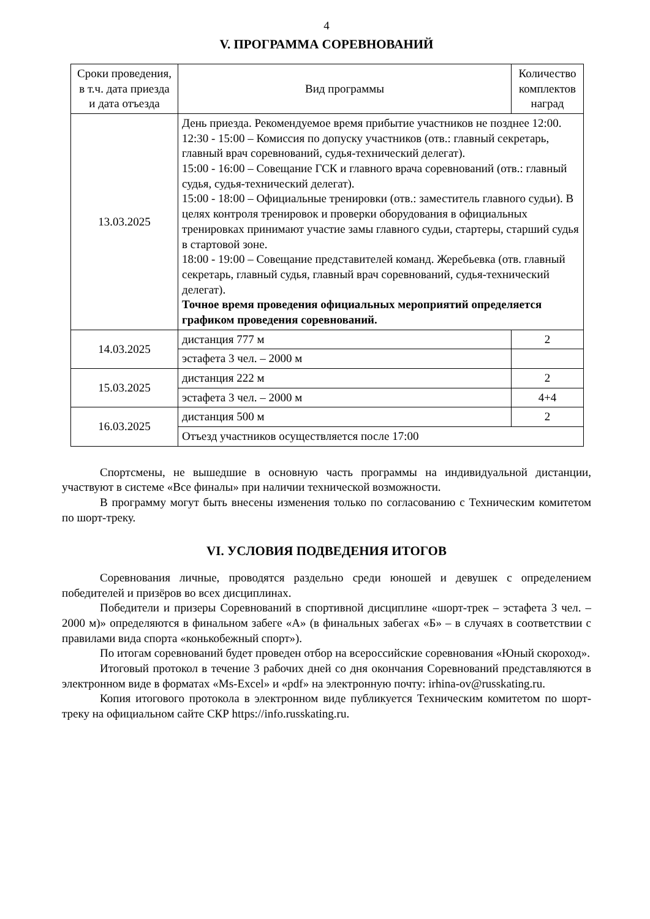4
V. ПРОГРАММА СОРЕВНОВАНИЙ
| Сроки проведения, в т.ч. дата приезда и дата отъезда | Вид программы | Количество комплектов наград |
| 13.03.2025 | День приезда. Рекомендуемое время прибытие участников не позднее 12:00. 12:30 - 15:00 – Комиссия по допуску участников (отв.: главный секретарь, главный врач соревнований, судья-технический делегат). 15:00 - 16:00 – Совещание ГСК и главного врача соревнований (отв.: главный судья, судья-технический делегат). 15:00 - 18:00 – Официальные тренировки (отв.: заместитель главного судьи). В целях контроля тренировок и проверки оборудования в официальных тренировках принимают участие замы главного судьи, стартеры, старший судья в стартовой зоне. 18:00 - 19:00 – Совещание представителей команд. Жеребьевка (отв. главный секретарь, главный судья, главный врач соревнований, судья-технический делегат). Точное время проведения официальных мероприятий определяется графиком проведения соревнований. | |
| 14.03.2025 | дистанция 777 м | 2 |
| | эстафета 3 чел. – 2000 м | |
| 15.03.2025 | дистанция 222 м | 2 |
| | эстафета 3 чел. – 2000 м | 4+4 |
| 16.03.2025 | дистанция 500 м | 2 |
| | Отъезд участников осуществляется после 17:00 | |
Спортсмены, не вышедшие в основную часть программы на индивидуальной дистанции, участвуют в системе «Все финалы» при наличии технической возможности.
В программу могут быть внесены изменения только по согласованию с Техническим комитетом по шорт-треку.
VI. УСЛОВИЯ ПОДВЕДЕНИЯ ИТОГОВ
Соревнования личные, проводятся раздельно среди юношей и девушек с определением победителей и призёров во всех дисциплинах.
Победители и призеры Соревнований в спортивной дисциплине «шорт-трек – эстафета 3 чел. – 2000 м)» определяются в финальном забеге «А» (в финальных забегах «Б» – в случаях в соответствии с правилами вида спорта «конькобежный спорт»).
По итогам соревнований будет проведен отбор на всероссийские соревнования «Юный скороход».
Итоговый протокол в течение 3 рабочих дней со дня окончания Соревнований представляются в электронном виде в форматах «Ms-Excel» и «pdf» на электронную почту: irhina-ov@russkating.ru.
Копия итогового протокола в электронном виде публикуется Техническим комитетом по шорт-треку на официальном сайте СКР https://info.russkating.ru.